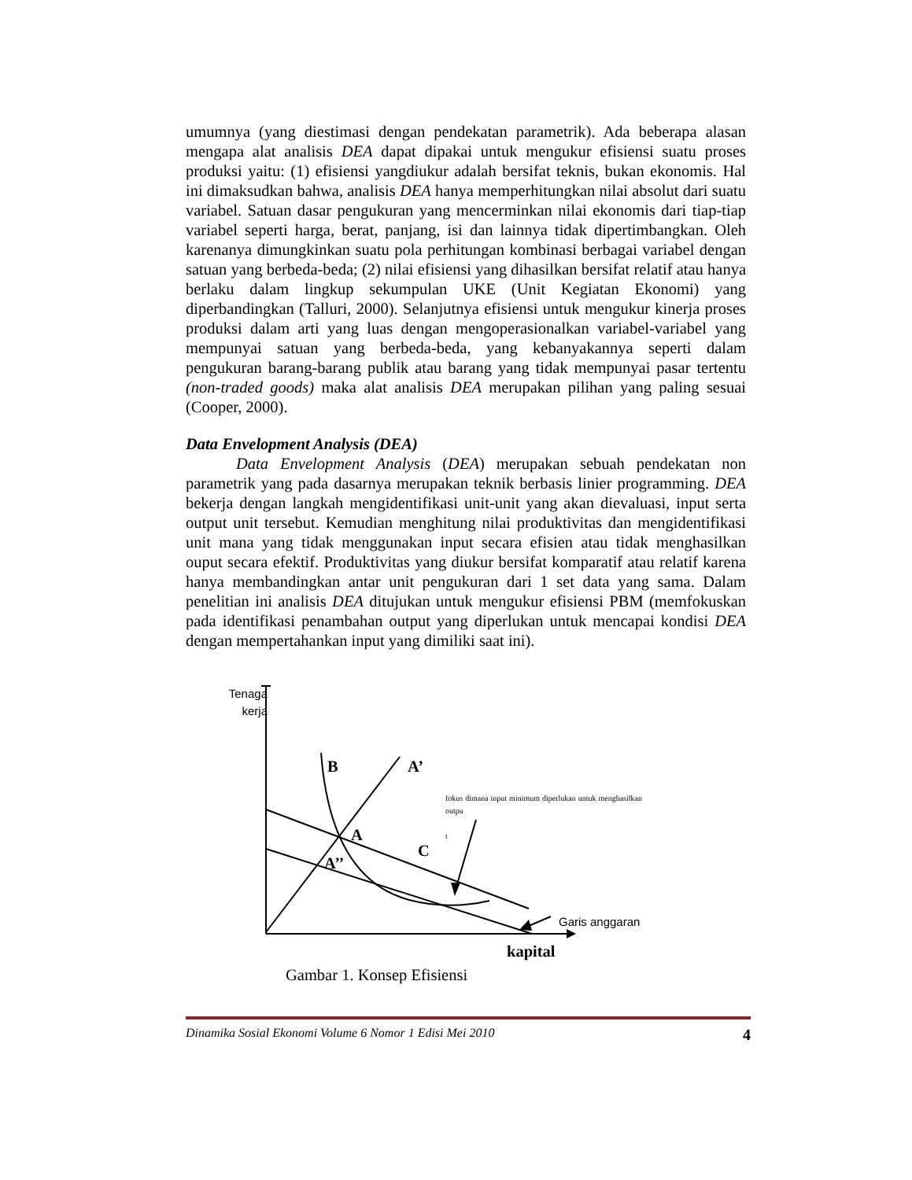umumnya (yang diestimasi dengan pendekatan parametrik). Ada beberapa alasan mengapa alat analisis DEA dapat dipakai untuk mengukur efisiensi suatu proses produksi yaitu: (1) efisiensi yangdiukur adalah bersifat teknis, bukan ekonomis. Hal ini dimaksudkan bahwa, analisis DEA hanya memperhitungkan nilai absolut dari suatu variabel. Satuan dasar pengukuran yang mencerminkan nilai ekonomis dari tiap-tiap variabel seperti harga, berat, panjang, isi dan lainnya tidak dipertimbangkan. Oleh karenanya dimungkinkan suatu pola perhitungan kombinasi berbagai variabel dengan satuan yang berbeda-beda; (2) nilai efisiensi yang dihasilkan bersifat relatif atau hanya berlaku dalam lingkup sekumpulan UKE (Unit Kegiatan Ekonomi) yang diperbandingkan (Talluri, 2000). Selanjutnya efisiensi untuk mengukur kinerja proses produksi dalam arti yang luas dengan mengoperasionalkan variabel-variabel yang mempunyai satuan yang berbeda-beda, yang kebanyakannya seperti dalam pengukuran barang-barang publik atau barang yang tidak mempunyai pasar tertentu (non-traded goods) maka alat analisis DEA merupakan pilihan yang paling sesuai (Cooper, 2000).
Data Envelopment Analysis (DEA)
Data Envelopment Analysis (DEA) merupakan sebuah pendekatan non parametrik yang pada dasarnya merupakan teknik berbasis linier programming. DEA bekerja dengan langkah mengidentifikasi unit-unit yang akan dievaluasi, input serta output unit tersebut. Kemudian menghitung nilai produktivitas dan mengidentifikasi unit mana yang tidak menggunakan input secara efisien atau tidak menghasilkan ouput secara efektif. Produktivitas yang diukur bersifat komparatif atau relatif karena hanya membandingkan antar unit pengukuran dari 1 set data yang sama. Dalam penelitian ini analisis DEA ditujukan untuk mengukur efisiensi PBM (memfokuskan pada identifikasi penambahan output yang diperlukan untuk mencapai kondisi DEA dengan mempertahankan input yang dimiliki saat ini).
Tenaga kerja
B A’
fokus dimana input minimum diperlukan untuk menghasilkan outpu
t
A
C
A’’
Garis anggaran
kapital
Gambar 1. Konsep Efisiensi
Dinamika Sosial Ekonomi Volume 6 Nomor 1 Edisi Mei 2010 4